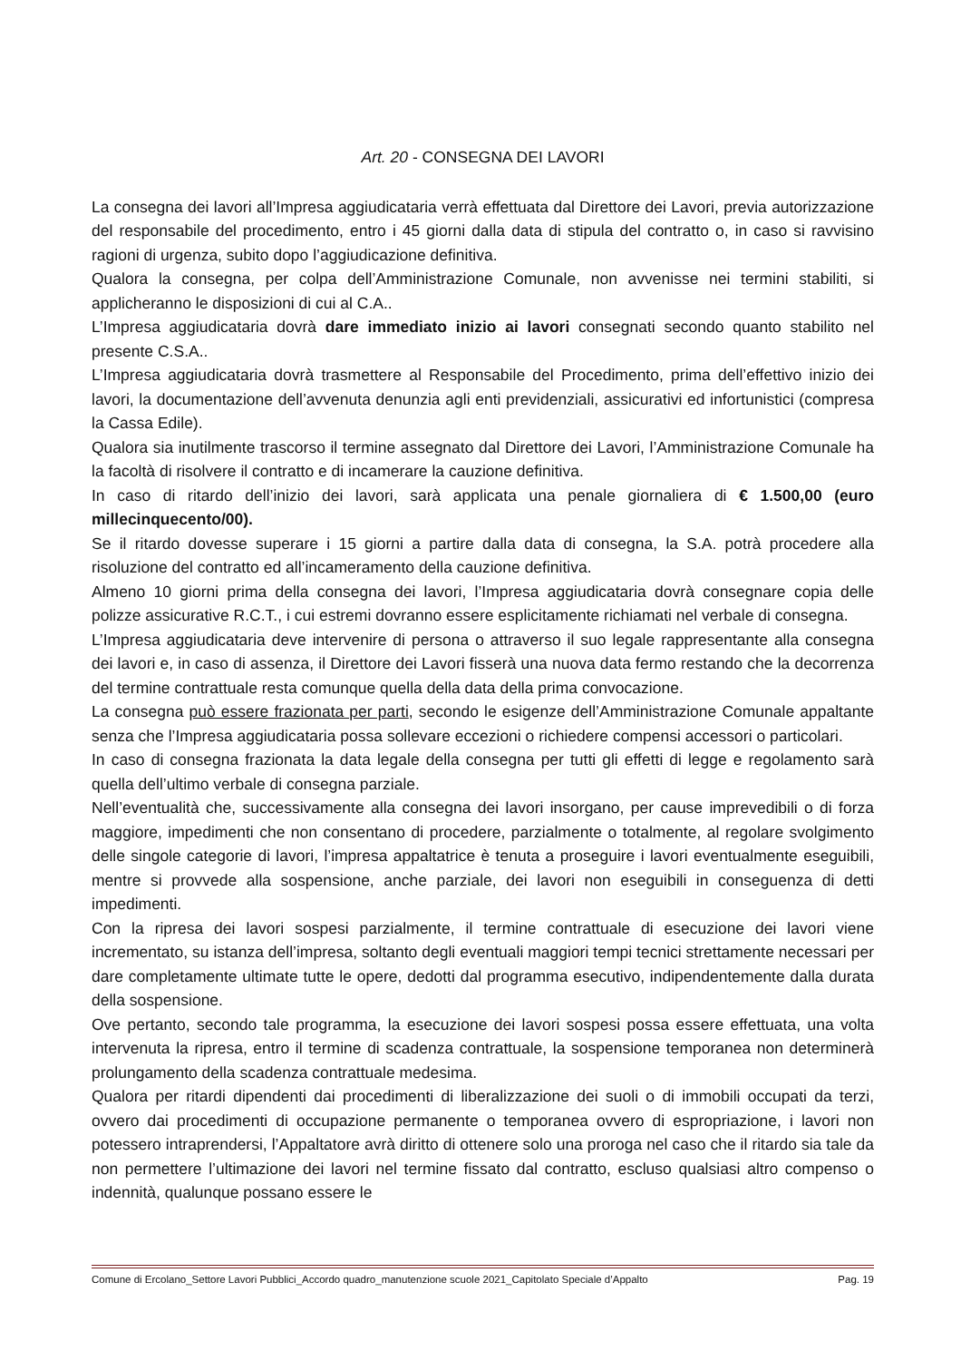Art. 20 - CONSEGNA DEI LAVORI
La consegna dei lavori all’Impresa aggiudicataria verrà effettuata dal Direttore dei Lavori, previa autorizzazione del responsabile del procedimento, entro i 45 giorni dalla data di stipula del contratto o, in caso si ravvisino ragioni di urgenza, subito dopo l’aggiudicazione definitiva.
Qualora la consegna, per colpa dell’Amministrazione Comunale, non avvenisse nei termini stabiliti, si applicheranno le disposizioni di cui al C.A..
L’Impresa aggiudicataria dovrà dare immediato inizio ai lavori consegnati secondo quanto stabilito nel presente C.S.A..
L’Impresa aggiudicataria dovrà trasmettere al Responsabile del Procedimento, prima dell’effettivo inizio dei lavori, la documentazione dell’avvenuta denunzia agli enti previdenziali, assicurativi ed infortunistici (compresa la Cassa Edile).
Qualora sia inutilmente trascorso il termine assegnato dal Direttore dei Lavori, l’Amministrazione Comunale ha la facoltà di risolvere il contratto e di incamerare la cauzione definitiva.
In caso di ritardo dell’inizio dei lavori, sarà applicata una penale giornaliera di € 1.500,00 (euro millecinquecento/00).
Se il ritardo dovesse superare i 15 giorni a partire dalla data di consegna, la S.A. potrà procedere alla risoluzione del contratto ed all’incameramento della cauzione definitiva.
Almeno 10 giorni prima della consegna dei lavori, l’Impresa aggiudicataria dovrà consegnare copia delle polizze assicurative R.C.T., i cui estremi dovranno essere esplicitamente richiamati nel verbale di consegna.
L’Impresa aggiudicataria deve intervenire di persona o attraverso il suo legale rappresentante alla consegna dei lavori e, in caso di assenza, il Direttore dei Lavori fisserà una nuova data fermo restando che la decorrenza del termine contrattuale resta comunque quella della data della prima convocazione.
La consegna può essere frazionata per parti, secondo le esigenze dell’Amministrazione Comunale appaltante senza che l’Impresa aggiudicataria possa sollevare eccezioni o richiedere compensi accessori o particolari.
In caso di consegna frazionata la data legale della consegna per tutti gli effetti di legge e regolamento sarà quella dell’ultimo verbale di consegna parziale.
Nell’eventualità che, successivamente alla consegna dei lavori insorgano, per cause imprevedibili o di forza maggiore, impedimenti che non consentano di procedere, parzialmente o totalmente, al regolare svolgimento delle singole categorie di lavori, l’impresa appaltatrice è tenuta a proseguire i lavori eventualmente eseguibili, mentre si provvede alla sospensione, anche parziale, dei lavori non eseguibili in conseguenza di detti impedimenti.
Con la ripresa dei lavori sospesi parzialmente, il termine contrattuale di esecuzione dei lavori viene incrementato, su istanza dell’impresa, soltanto degli eventuali maggiori tempi tecnici strettamente necessari per dare completamente ultimate tutte le opere, dedotti dal programma esecutivo, indipendentemente dalla durata della sospensione.
Ove pertanto, secondo tale programma, la esecuzione dei lavori sospesi possa essere effettuata, una volta intervenuta la ripresa, entro il termine di scadenza contrattuale, la sospensione temporanea non determinerà prolungamento della scadenza contrattuale medesima.
Qualora per ritardi dipendenti dai procedimenti di liberalizzazione dei suoli o di immobili occupati da terzi, ovvero dai procedimenti di occupazione permanente o temporanea ovvero di espropriazione, i lavori non potessero intraprendersi, l’Appaltatore avrà diritto di ottenere solo una proroga nel caso che il ritardo sia tale da non permettere l’ultimazione dei lavori nel termine fissato dal contratto, escluso qualsiasi altro compenso o indennità, qualunque possano essere le
Comune di Ercolano_Settore Lavori Pubblici_Accordo quadro_manutenzione scuole 2021_Capitolato Speciale d’Appalto Pag. 19